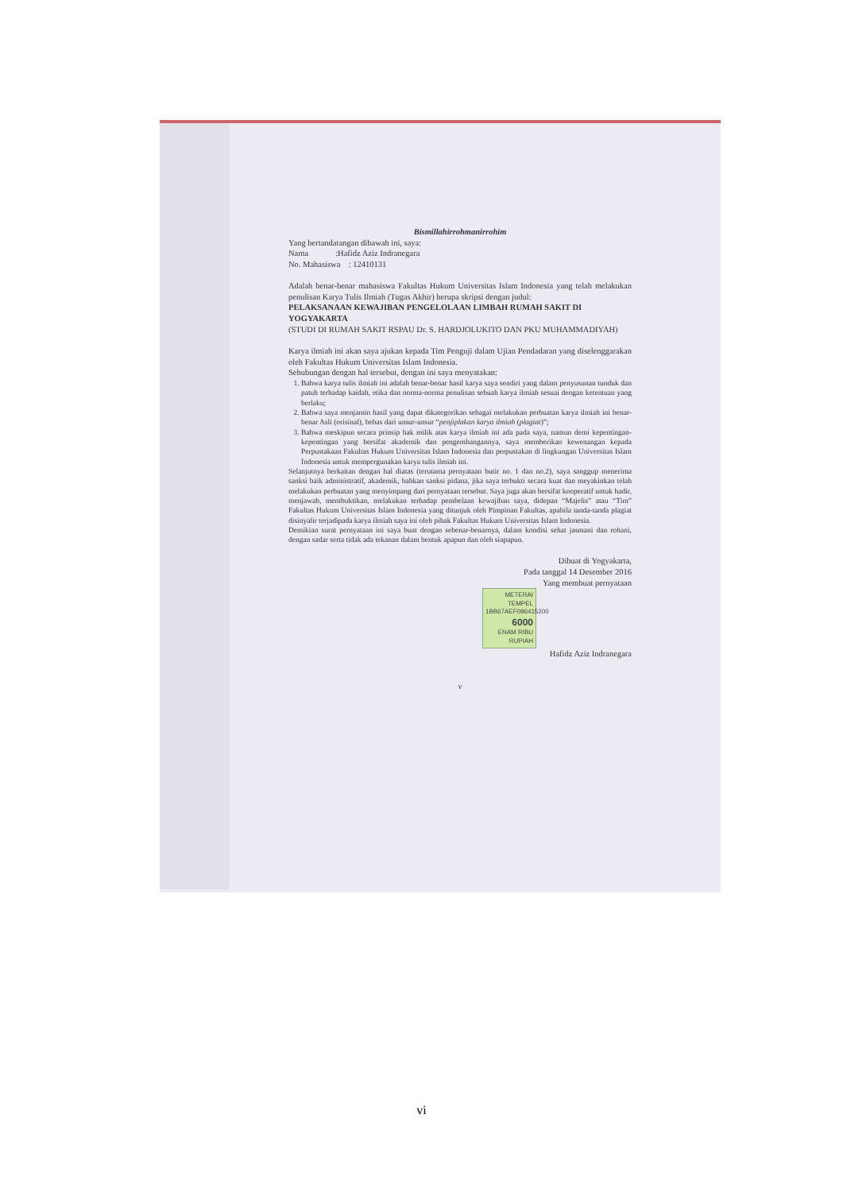Bismillahirrohmanirrohim
Yang bertandatangan dibawah ini, saya:
Nama :Hafidz Aziz Indranegara
No. Mahasiswa : 12410131
Adalah benar-benar mahasiswa Fakultas Hukum Universitas Islam Indonesia yang telah melakukan penulisan Karya Tulis Ilmiah (Tugas Akhir) berupa skripsi dengan judul:
PELAKSANAAN KEWAJIBAN PENGELOLAAN LIMBAH RUMAH SAKIT DI YOGYAKARTA
(STUDI DI RUMAH SAKIT RSPAU Dr. S. HARDJOLUKITO DAN PKU MUHAMMADIYAH)
Karya ilmiah ini akan saya ajukan kepada Tim Penguji dalam Ujian Pendadaran yang diselenggarakan oleh Fakultas Hukum Universitas Islam Indonesia.
Sehubungan dengan hal tersebut, dengan ini saya menyatakan:
1. Bahwa karya tulis ilmiah ini adalah benar-benar hasil karya saya sendiri yang dalam penyusunan tunduk dan patuh terhadap kaidah, etika dan norma-norma penulisan sebuah karya ilmiah sesuai dengan ketentuan yang berlaku;
2. Bahwa saya menjamin hasil yang dapat dikategorikan sebagai melakukan perbuatan karya ilmiah ini benar-benar Asli (orisinal), bebas dari unsur-unsur “penjiplakan karya ilmiah (plagiat)”;
3. Bahwa meskipun secara prinsip hak milik atas karya ilmiah ini ada pada saya, namun demi kepentingan-kepentingan yang bersifat akademik dan pengembangannya, saya memberikan kewenangan kepada Perpustakaan Fakultas Hukum Universitas Islam Indonesia dan perpustakan di lingkungan Universitas Islam Indonesia untuk mempergunakan karya tulis ilmiah ini.
Selanjutnya berkaitan dengan hal diatas (terutama pernyataan butir no. 1 dan no.2), saya sanggup menerima sanksi baik administratif, akademik, bahkan sanksi pidana, jika saya terbukti secara kuat dan meyakinkan telah melakukan perbuatan yang menyimpang dari pernyataan tersebut. Saya juga akan bersifat kooperatif untuk hadir, menjawab, membuktikan, melakukan terhadap pembelaan kewajiban saya, didepan “Majelis” atau “Tim” Fakultas Hukum Universitas Islam Indonesia yang ditunjuk oleh Pimpinan Fakultas, apabila tanda-tanda plagiat disinyalir terjadipada karya ilmiah saya ini oleh pihak Fakultas Hukum Universitas Islam Indonesia.
Demikian surat pernyataan ini saya buat dengan sebenar-benarnya, dalam kondisi sehat jasmani dan rohani, dengan sadar serta tidak ada tekanan dalam bentuk apapun dan oleh siapapun.
Dibuat di Yogyakarta,
Pada tanggal 14 Desember 2016
Yang membuat pernyataan
METERAI TEMPEL
1BB67AEF096415200
6000
ENAM RIBU RUPIAH
Hafidz Aziz Indranegara
v
vi